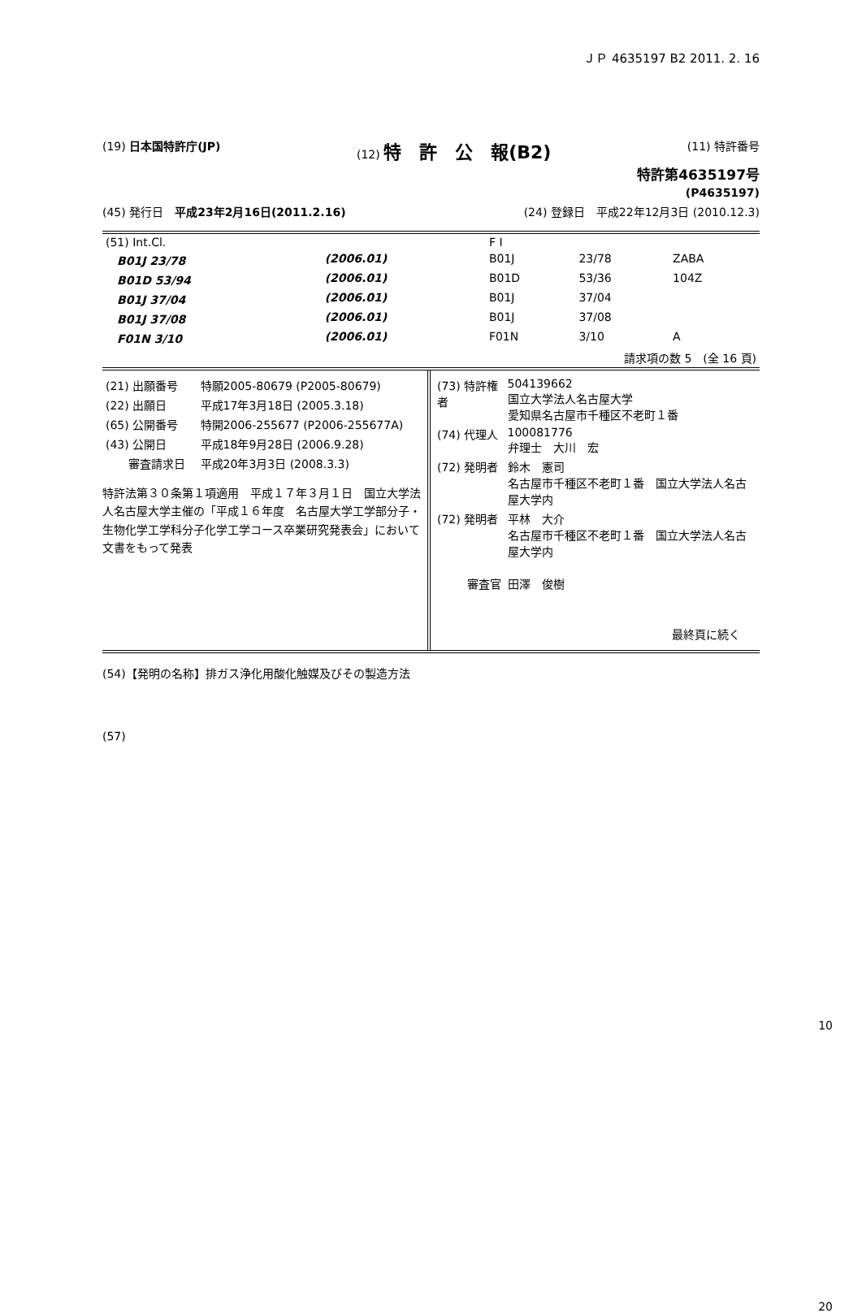ＪＰ 4635197 B2 2011. 2. 16
(19) 日本国特許庁(JP) (12) 特　許　公　報(B2) (11) 特許番号
特許第4635197号
(P4635197)
(45) 発行日　平成23年2月16日(2011.2.16) (24) 登録日　平成22年12月3日 (2010.12.3)
| (51) Int.Cl. | | F I | | |
| B01J 23/78 | (2006.01) | B01J | 23/78 | ZABA |
| B01D 53/94 | (2006.01) | B01D | 53/36 | 104Z |
| B01J 37/04 | (2006.01) | B01J | 37/04 | |
| B01J 37/08 | (2006.01) | B01J | 37/08 | |
| F01N 3/10 | (2006.01) | F01N | 3/10 | A |
| 請求項の数 5 (全 16 頁) | | | | |
| (21) 出願番号 | 特願2005-80679 (P2005-80679) |
| (22) 出願日 | 平成17年3月18日 (2005.3.18) |
| (65) 公開番号 | 特開2006-255677 (P2006-255677A) |
| (43) 公開日 | 平成18年9月28日 (2006.9.28) |
| 審査請求日 | 平成20年3月3日 (2008.3.3) |
特許法第３０条第１項適用　平成１７年３月１日　国立大学法人名古屋大学主催の「平成１６年度　名古屋大学工学部分子・生物化学工学科分子化学工学コース卒業研究発表会」において文書をもって発表
| (73) 特許権者 | 504139662 国立大学法人名古屋大学 愛知県名古屋市千種区不老町１番 |
| (74) 代理人 | 100081776 弁理士 大川 宏 |
| (72) 発明者 | 鈴木 憲司 名古屋市千種区不老町１番 国立大学法人名古屋大学内 |
| (72) 発明者 | 平林 大介 名古屋市千種区不老町１番 国立大学法人名古屋大学内 |
| 審査官 | 田澤 俊樹 |
最終頁に続く
(54)【発明の名称】排ガス浄化用酸化触媒及びその製造方法
(57)
10
20